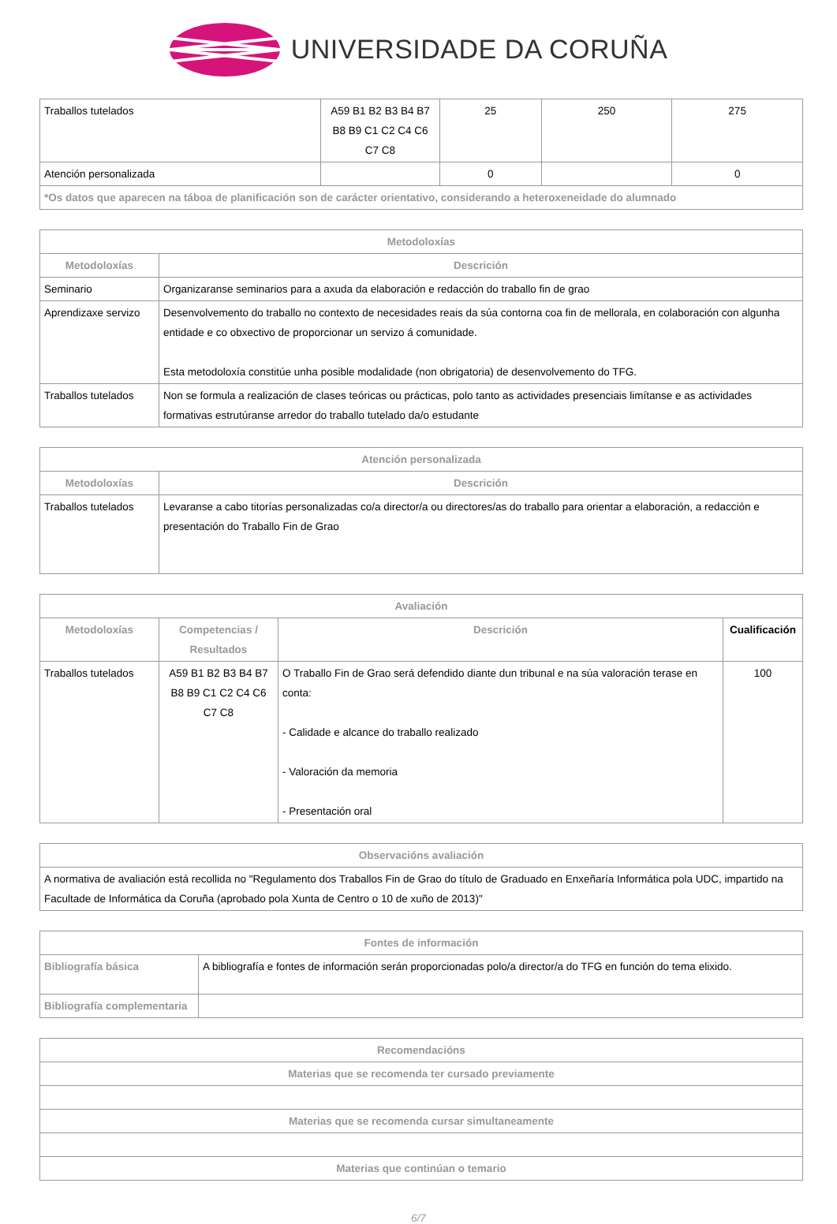UNIVERSIDADE DA CORUÑA
| Traballos tutelados | A59 B1 B2 B3 B4 B7 B8 B9 C1 C2 C4 C6 C7 C8 | 25 | 250 | 275 |
| Atención personalizada | | 0 | | 0 |
| *Os datos que aparecen na táboa de planificación son de carácter orientativo, considerando a heteroxeneidade do alumnado | | | | |
| Metodoloxías | |
| --- | --- |
| Metodoloxías | Descrición |
| Seminario | Organizaranse seminarios para a axuda da elaboración e redacción do traballo fin de grao |
| Aprendizaxe servizo | Desenvolvemento do traballo no contexto de necesidades reais da súa contorna coa fin de mellorala, en colaboración con algunha entidade e co obxectivo de proporcionar un servizo á comunidade. Esta metodoloxía constitúe unha posible modalidade (non obrigatoria) de desenvolvemento do TFG. |
| Traballos tutelados | Non se formula a realización de clases teóricas ou prácticas, polo tanto as actividades presenciais limítanse e as actividades formativas estrutúranse arredor do traballo tutelado da/o estudante |
| Atención personalizada | |
| --- | --- |
| Metodoloxías | Descrición |
| Traballos tutelados | Levaranse a cabo titorías personalizadas co/a director/a ou directores/as do traballo para orientar a elaboración, a redacción e presentación do Traballo Fin de Grao |
| Avaliación | | | |
| --- | --- | --- | --- |
| Metodoloxías | Competencias / Resultados | Descrición | Cualificación |
| Traballos tutelados | A59 B1 B2 B3 B4 B7 B8 B9 C1 C2 C4 C6 C7 C8 | O Traballo Fin de Grao será defendido diante dun tribunal e na súa valoración terase en conta: - Calidade e alcance do traballo realizado - Valoración da memoria - Presentación oral | 100 |
| Observacións avaliación |
| --- |
| A normativa de avaliación está recollida no "Regulamento dos Traballos Fin de Grao do título de Graduado en Enxeñaría Informática pola UDC, impartido na Facultade de Informática da Coruña (aprobado pola Xunta de Centro o 10 de xuño de 2013)" |
| Fontes de información | |
| --- | --- |
| Bibliografía básica | A bibliografía e fontes de información serán proporcionadas polo/a director/a do TFG en función do tema elixido. |
| Bibliografía complementaria | |
| Recomendacións |
| --- |
| Materias que se recomenda ter cursado previamente |
| Materias que se recomenda cursar simultaneamente |
| Materias que continúan o temario |
6/7